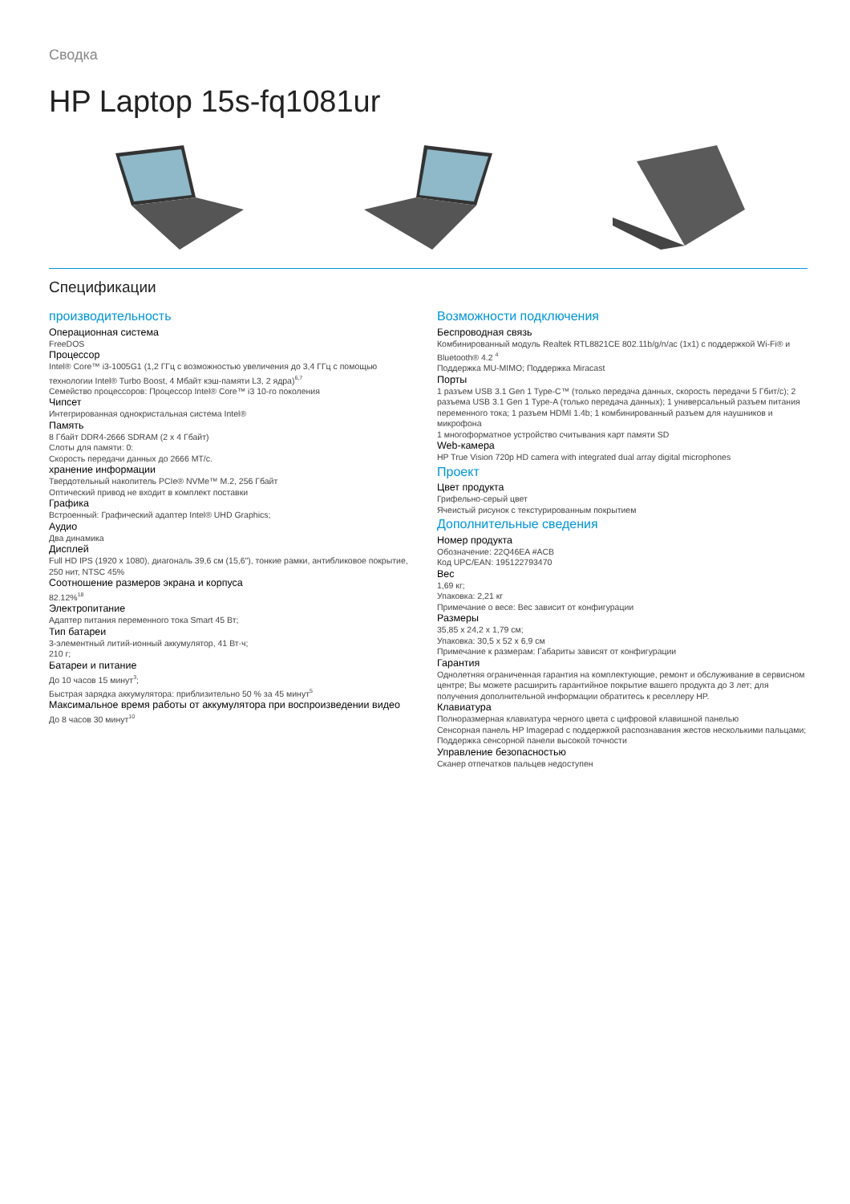Сводка
HP Laptop 15s-fq1081ur
Спецификации
производительность
Операционная система
FreeDOS
Процессор
Intel® Core™ i3-1005G1 (1,2 ГГц с возможностью увеличения до 3,4 ГГц с помощью технологии Intel® Turbo Boost, 4 Мбайт кэш-памяти L3, 2 ядра)<sup>6,7</sup>
Семейство процессоров: Процессор Intel® Core™ i3 10-го поколения
Чипсет
Интегрированная однокристальная система Intel®
Память
8 Гбайт DDR4-2666 SDRAM (2 x 4 Гбайт)
Слоты для памяти: 0:
Скорость передачи данных до 2666 MT/с.
хранение информации
Твердотельный накопитель PCIe® NVMe™ M.2, 256 Гбайт
Оптический привод не входит в комплект поставки
Графика
Встроенный: Графический адаптер Intel® UHD Graphics;
Аудио
Два динамика
Дисплей
Full HD IPS (1920 x 1080), диагональ 39,6 см (15,6"), тонкие рамки, антибликовое покрытие, 250 нит, NTSC 45%
Соотношение размеров экрана и корпуса
82.12%<sup>18</sup>
Электропитание
Адаптер питания переменного тока Smart 45 Вт;
Тип батареи
3-элементный литий-ионный аккумулятор, 41 Вт·ч;
210 г;
Батареи и питание
До 10 часов 15 минут<sup>3</sup>;
Быстрая зарядка аккумулятора: приблизительно 50 % за 45 минут<sup>5</sup>
Максимальное время работы от аккумулятора при воспроизведении видео
До 8 часов 30 минут<sup>10</sup>
Возможности подключения
Беспроводная связь
Комбинированный модуль Realtek RTL8821CE 802.11b/g/n/ac (1x1) с поддержкой Wi-Fi® и Bluetooth® 4.2 <sup>4</sup>
Поддержка MU-MIMO; Поддержка Miracast
Порты
1 разъем USB 3.1 Gen 1 Type-C™ (только передача данных, скорость передачи 5 Гбит/с); 2 разъема USB 3.1 Gen 1 Type-A (только передача данных); 1 универсальный разъем питания переменного тока; 1 разъем HDMI 1.4b; 1 комбинированный разъем для наушников и микрофона
1 многоформатное устройство считывания карт памяти SD
Web-камера
HP True Vision 720p HD camera with integrated dual array digital microphones
Проект
Цвет продукта
Грифельно-серый цвет
Ячеистый рисунок с текстурированным покрытием
Дополнительные сведения
Номер продукта
Обозначение: 22Q46EA #ACB
Код UPC/EAN: 195122793470
Вес
1,69 кг;
Упаковка: 2,21 кг
Примечание о весе: Вес зависит от конфигурации
Размеры
35,85 x 24,2 x 1,79 см;
Упаковка: 30,5 x 52 x 6,9 см
Примечание к размерам: Габариты зависят от конфигурации
Гарантия
Однолетняя ограниченная гарантия на комплектующие, ремонт и обслуживание в сервисном центре; Вы можете расширить гарантийное покрытие вашего продукта до 3 лет; для получения дополнительной информации обратитесь к реселлеру HP.
Клавиатура
Полноразмерная клавиатура черного цвета с цифровой клавишной панелью
Сенсорная панель HP Imagepad с поддержкой распознавания жестов несколькими пальцами; Поддержка сенсорной панели высокой точности
Управление безопасностью
Сканер отпечатков пальцев недоступен